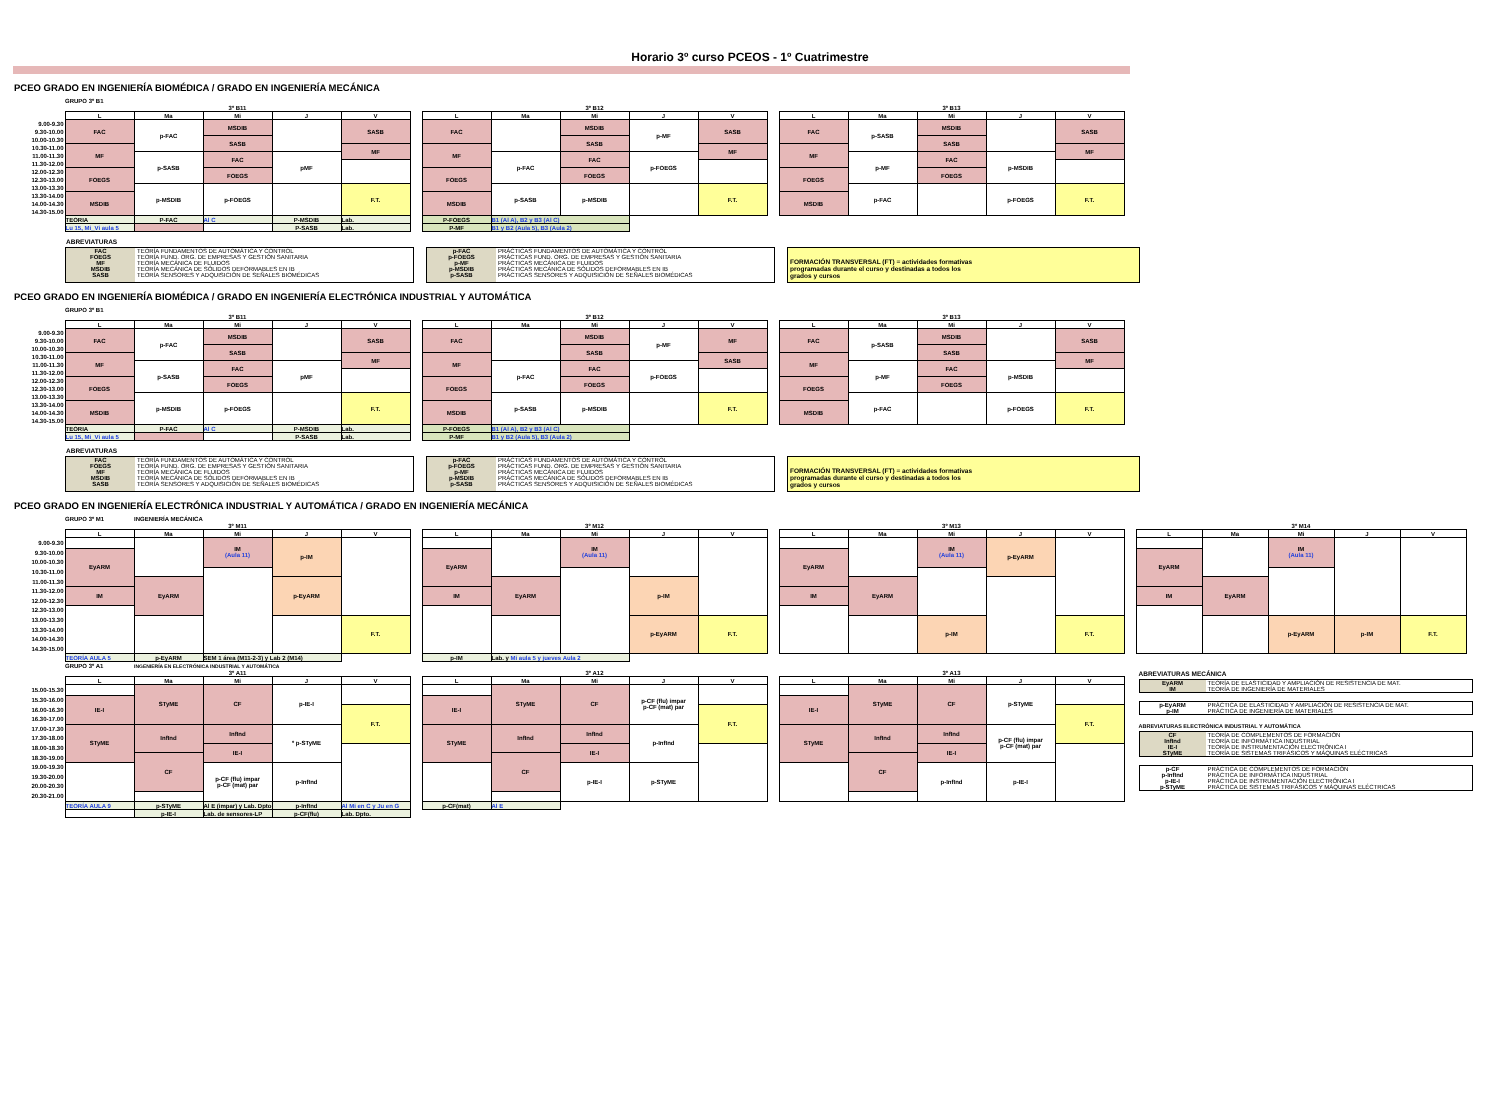Horario 3º curso PCEOS - 1º Cuatrimestre
PCEO GRADO EN INGENIERÍA BIOMÉDICA / GRADO EN INGENIERÍA MECÁNICA
| | GRUPO 3º B1 | | | | | | | | | | | | | | | | |
| | 3º B11 | | | | | | 3º B12 | | | | | | 3º B13 | | | | |
| | L | Ma | Mi | J | V | | L | Ma | Mi | J | V | | L | Ma | Mi | J | V |
| 9.00-9.30 | FAC | p-FAC | MSDIB | | SASB | | FAC | | MSDIB | p-MF | SASB | | FAC | p-SASB | MSDIB | | SASB |
| 9.30-10.00 | | | | | | | | | | | | | | | | | |
| 10.00-10.30 | | | SASB | | | | | | SASB | | | | | | SASB | | |
| 10.30-11.00 | MF | | | | MF | | MF | | | | MF | | MF | | | | MF |
| 11.00-11.30 | | p-SASB | FAC | pMF | | | | p-FAC | FAC | p-FOEGS | | | | p-MF | FAC | p-MSDIB | |
| 11.30-12.00 | | | | | | | | | | | | | | | | | |
| 12.00-12.30 | FOEGS | | FOEGS | | | | FOEGS | | FOEGS | | | | FOEGS | | FOEGS | | |
| 12.30-13.00 | | | | | | | | | | | | | | | | | |
| 13.00-13.30 | | p-MSDIB | p-FOEGS | | F.T. | | | p-SASB | p-MSDIB | | F.T. | | | p-FAC | | p-FOEGS | F.T. |
| 13.30-14.00 | MSDIB | | | | | | MSDIB | | | | | | MSDIB | | | | |
| 14.00-14.30 | | | | | | | | | | | | | | | | | |
| 14.30-15.00 | | | | | | | | | | | | | | | | | |
| | TEORIA | P-FAC | Al C | P-MSDIB | Lab. | | P-FOEGS | B1 (Al A), B2 y B3 (Al C) | | | | | | | | | |
| | Lu 15, Mi_Vi aula 5 | | | P-SASB | Lab. | | P-MF | B1 y B2 (Aula 5), B3 (Aula 2) | | | | | | | | | |
ABREVIATURAS
FAC
FOEGS
MF
MSDIB
SASB
TEORÍA FUNDAMENTOS DE AUTOMÁTICA Y CONTROL
TEORÍA FUND. ORG. DE EMPRESAS Y GESTIÓN SANITARIA
TEORÍA MECÁNICA DE FLUIDOS
TEORÍA MECÁNICA DE SÓLIDOS DEFORMABLES EN IB
TEORÍA SENSORES Y ADQUISICIÓN DE SEÑALES BIOMÉDICAS
p-FAC
p-FOEGS
p-MF
p-MSDIB
p-SASB
PRÁCTICAS FUNDAMENTOS DE AUTOMÁTICA Y CONTROL
PRÁCTICAS FUND. ORG. DE EMPRESAS Y GESTIÓN SANITARIA
PRÁCTICAS MECÁNICA DE FLUIDOS
PRÁCTICAS MECÁNICA DE SÓLIDOS DEFORMABLES EN IB
PRÁCTICAS SENSORES Y ADQUISICIÓN DE SEÑALES BIOMÉDICAS
FORMACIÓN TRANSVERSAL (FT) = actividades formativas
programadas durante el curso y destinadas a todos los
grados y cursos
PCEO GRADO EN INGENIERÍA BIOMÉDICA / GRADO EN INGENIERÍA ELECTRÓNICA INDUSTRIAL Y AUTOMÁTICA
| | GRUPO 3º B1 | | | | | | | | | | | | | | | | |
| | 3º B11 | | | | | | 3º B12 | | | | | | 3º B13 | | | | |
| | L | Ma | Mi | J | V | | L | Ma | Mi | J | V | | L | Ma | Mi | J | V |
| 9.00-9.30 | FAC | p-FAC | MSDIB | | SASB | | FAC | | MSDIB | p-MF | MF | | FAC | p-SASB | MSDIB | | SASB |
| 9.30-10.00 | | | | | | | | | | | | | | | | | |
| 10.00-10.30 | | | SASB | | | | | | SASB | | | | | | SASB | | |
| 10.30-11.00 | MF | | | | MF | | MF | | | | SASB | | MF | | | | MF |
| 11.00-11.30 | | p-SASB | FAC | pMF | | | | p-FAC | FAC | p-FOEGS | | | | p-MF | FAC | p-MSDIB | |
| 11.30-12.00 | | | | | | | | | | | | | | | | | |
| 12.00-12.30 | FOEGS | | FOEGS | | | | FOEGS | | FOEGS | | | | FOEGS | | FOEGS | | |
| 12.30-13.00 | | | | | | | | | | | | | | | | | |
| 13.00-13.30 | | p-MSDIB | p-FOEGS | | F.T. | | | p-SASB | p-MSDIB | | F.T. | | | p-FAC | | p-FOEGS | F.T. |
| 13.30-14.00 | MSDIB | | | | | | MSDIB | | | | | | MSDIB | | | | |
| 14.00-14.30 | | | | | | | | | | | | | | | | | |
| 14.30-15.00 | | | | | | | | | | | | | | | | | |
| | TEORIA | P-FAC | Al C | P-MSDIB | Lab. | | P-FOEGS | B1 (Al A), B2 y B3 (Al C) | | | | | | | | | |
| | Lu 15, Mi_Vi aula 5 | | | P-SASB | Lab. | | P-MF | B1 y B2 (Aula 5), B3 (Aula 2) | | | | | | | | | |
ABREVIATURAS
FAC
FOEGS
MF
MSDIB
SASB
TEORÍA FUNDAMENTOS DE AUTOMÁTICA Y CONTROL
TEORÍA FUND. ORG. DE EMPRESAS Y GESTIÓN SANITARIA
TEORÍA MECÁNICA DE FLUIDOS
TEORÍA MECÁNICA DE SÓLIDOS DEFORMABLES EN IB
TEORÍA SENSORES Y ADQUISICIÓN DE SEÑALES BIOMÉDICAS
p-FAC
p-FOEGS
p-MF
p-MSDIB
p-SASB
PRÁCTICAS FUNDAMENTOS DE AUTOMÁTICA Y CONTROL
PRÁCTICAS FUND. ORG. DE EMPRESAS Y GESTIÓN SANITARIA
PRÁCTICAS MECÁNICA DE FLUIDOS
PRÁCTICAS MECÁNICA DE SÓLIDOS DEFORMABLES EN IB
PRÁCTICAS SENSORES Y ADQUISICIÓN DE SEÑALES BIOMÉDICAS
FORMACIÓN TRANSVERSAL (FT) = actividades formativas
programadas durante el curso y destinadas a todos los
grados y cursos
PCEO GRADO EN INGENIERÍA ELECTRÓNICA INDUSTRIAL Y AUTOMÁTICA / GRADO EN INGENIERÍA MECÁNICA
| | GRUPO 3º M1 | INGENIERÍA MECÁNICA | | | | | | | | | | | | | | | | | | | | | |
| | 3º M11 | | | | | | 3º M12 | | | | | | 3º M13 | | | | | | 3º M14 | | | | |
| | L | Ma | Mi | J | V | | L | Ma | Mi | J | V | | L | Ma | Mi | J | V | | L | Ma | Mi | J | V |
| 9.00-9.30 | | | IM (Aula 11) | p-IM | | | | | IM (Aula 11) | | | | | | IM (Aula 11) | p-EyARM | | | | | IM (Aula 11) | | |
| 9.30-10.00 | EyARM | | | | | | EyARM | | | | | | EyARM | | | | | | EyARM | | | | |
| 10.00-10.30 | | | | | | | | | | | | | | | | | | | | | | | |
| 10.30-11.00 | | | | | | | | | | | | | | | | | | | | | | | |
| 11.00-11.30 | | EyARM | | p-EyARM | | | | EyARM | | p-IM | | | | EyARM | | | | | | EyARM | | | |
| 11.30-12.00 | IM | | | | | | IM | | | | | | IM | | | | | | IM | | | | |
| 12.00-12.30 | | | | | | | | | | | | | | | | | | | | | | | |
| 12.30-13.00 | | | | | | | | | | | | | | | | | | | | | | | |
| 13.00-13.30 | | | | | F.T. | | | | | p-EyARM | F.T. | | | | p-IM | | F.T. | | | | p-EyARM | p-IM | F.T. |
| 13.30-14.00 | | | | | | | | | | | | | | | | | | | | | | | |
| 14.00-14.30 | | | | | | | | | | | | | | | | | | | | | | | |
| 14.30-15.00 | | | | | | | | | | | | | | | | | | | | | | | |
| | TEORÍA AULA 5 | p-EyARM | SEM 1 área (M11-2-3) y Lab 2 (M14) | | | | p-IM | Lab. y Mi aula 5 y jueves Aula 2 | | | | | | | | | | | | | | | |
| | GRUPO 3º A1 | INGENIERÍA EN ELECTRÓNICA INDUSTRIAL Y AUTOMÁTICA | | | | | | | | | | | | | | | |
| | 3º A11 | | | | | | 3º A12 | | | | | | 3º A13 | | | | |
| | L | Ma | Mi | J | V | | L | Ma | Mi | J | V | | L | Ma | Mi | J | V |
| 15.00-15.30 | | STyME | CF | p-IE-I | | | | STyME | CF | p-CF (flu) impar p-CF (mat) par | | | | STyME | CF | p-STyME | |
| 15.30-16.00 | IE-I | | | | | | IE-I | | | | | | IE-I | | | | |
| 16.00-16.30 | | | | | F.T. | | | | | | F.T. | | | | | | F.T. |
| 16.30-17.00 | | | | | | | | | | | | | | | | | |
| 17.00-17.30 | STyME | InfInd | InfInd | º p-STyME | | | STyME | InfInd | InfInd | p-InfInd | | | STyME | InfInd | InfInd | p-CF (flu) impar p-CF (mat) par | |
| 17.30-18.00 | | | | | | | | | | | | | | | | | |
| 18.00-18.30 | | | IE-I | | | | | | IE-I | | | | | | IE-I | | |
| 18.30-19.00 | | CF | | | | | | CF | | | | | | CF | | | |
| 19.00-19.30 | | | p-CF (flu) impar p-CF (mat) par | p-InfInd | | | | | p-IE-I | p-STyME | | | | | p-InfInd | p-IE-I | |
| 19.30-20.00 | | | | | | | | | | | | | | | | | |
| 20.00-20.30 | | | | | | | | | | | | | | | | | |
| 20.30-21.00 | | | | | | | | | | | | | | | | | |
| | TEORÍA AULA 9 | p-STyME | Al E (impar) y Lab. Dpto | p-InfInd | Al Mi en C y Ju en G | | p-CF(mat) | Al E | | | | | | | | | |
| | | p-IE-I | Lab. de sensores-LP | p-CF(flu) | Lab. Dpto. | | | | | | | | | | | | |
ABREVIATURAS MECÁNICA
EyARM
IM
TEORÍA DE ELASTICIDAD Y AMPLIACIÓN DE RESISTENCIA DE MAT.
TEORÍA DE INGENIERÍA DE MATERIALES
p-EyARM
p-IM
PRÁCTICA DE ELASTICIDAD Y AMPLIACIÓN DE RESISTENCIA DE MAT.
PRÁCTICA DE INGENIERÍA DE MATERIALES
ABREVIATURAS ELECTRÓNICA INDUSTRIAL Y AUTOMÁTICA
CF
InfInd
IE-I
STyME
TEORÍA DE COMPLEMENTOS DE FORMACIÓN
TEORÍA DE INFORMÁTICA INDUSTRIAL
TEORÍA DE INSTRUMENTACIÓN ELECTRÓNICA I
TEORÍA DE SISTEMAS TRIFÁSICOS Y MÁQUINAS ELÉCTRICAS
p-CF
p-InfInd
p-IE-I
p-STyME
PRÁCTICA DE COMPLEMENTOS DE FORMACIÓN
PRÁCTICA DE INFORMÁTICA INDUSTRIAL
PRÁCTICA DE INSTRUMENTACIÓN ELECTRÓNICA I
PRÁCTICA DE SISTEMAS TRIFÁSICOS Y MÁQUINAS ELÉCTRICAS